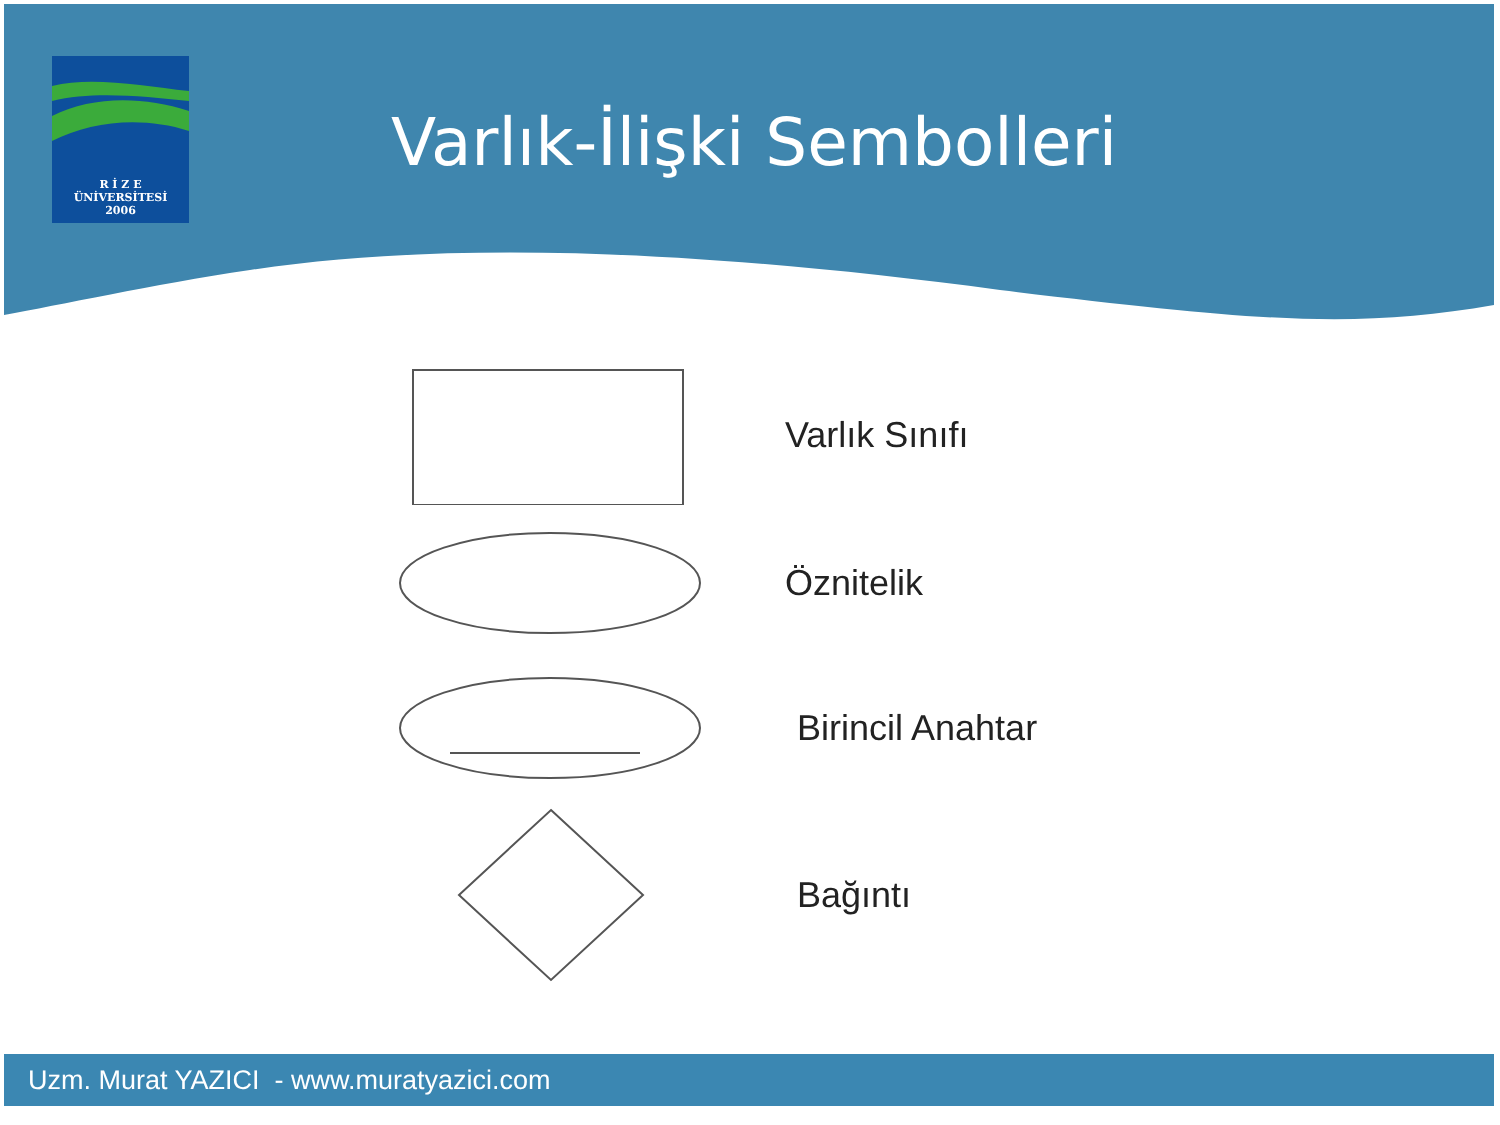R İ Z E
ÜNİVERSİTESİ
2006
Varlık-İlişki Sembolleri
Varlık Sınıfı
Öznitelik
Birincil Anahtar
Bağıntı
Uzm. Murat YAZICI - www.muratyazici.com